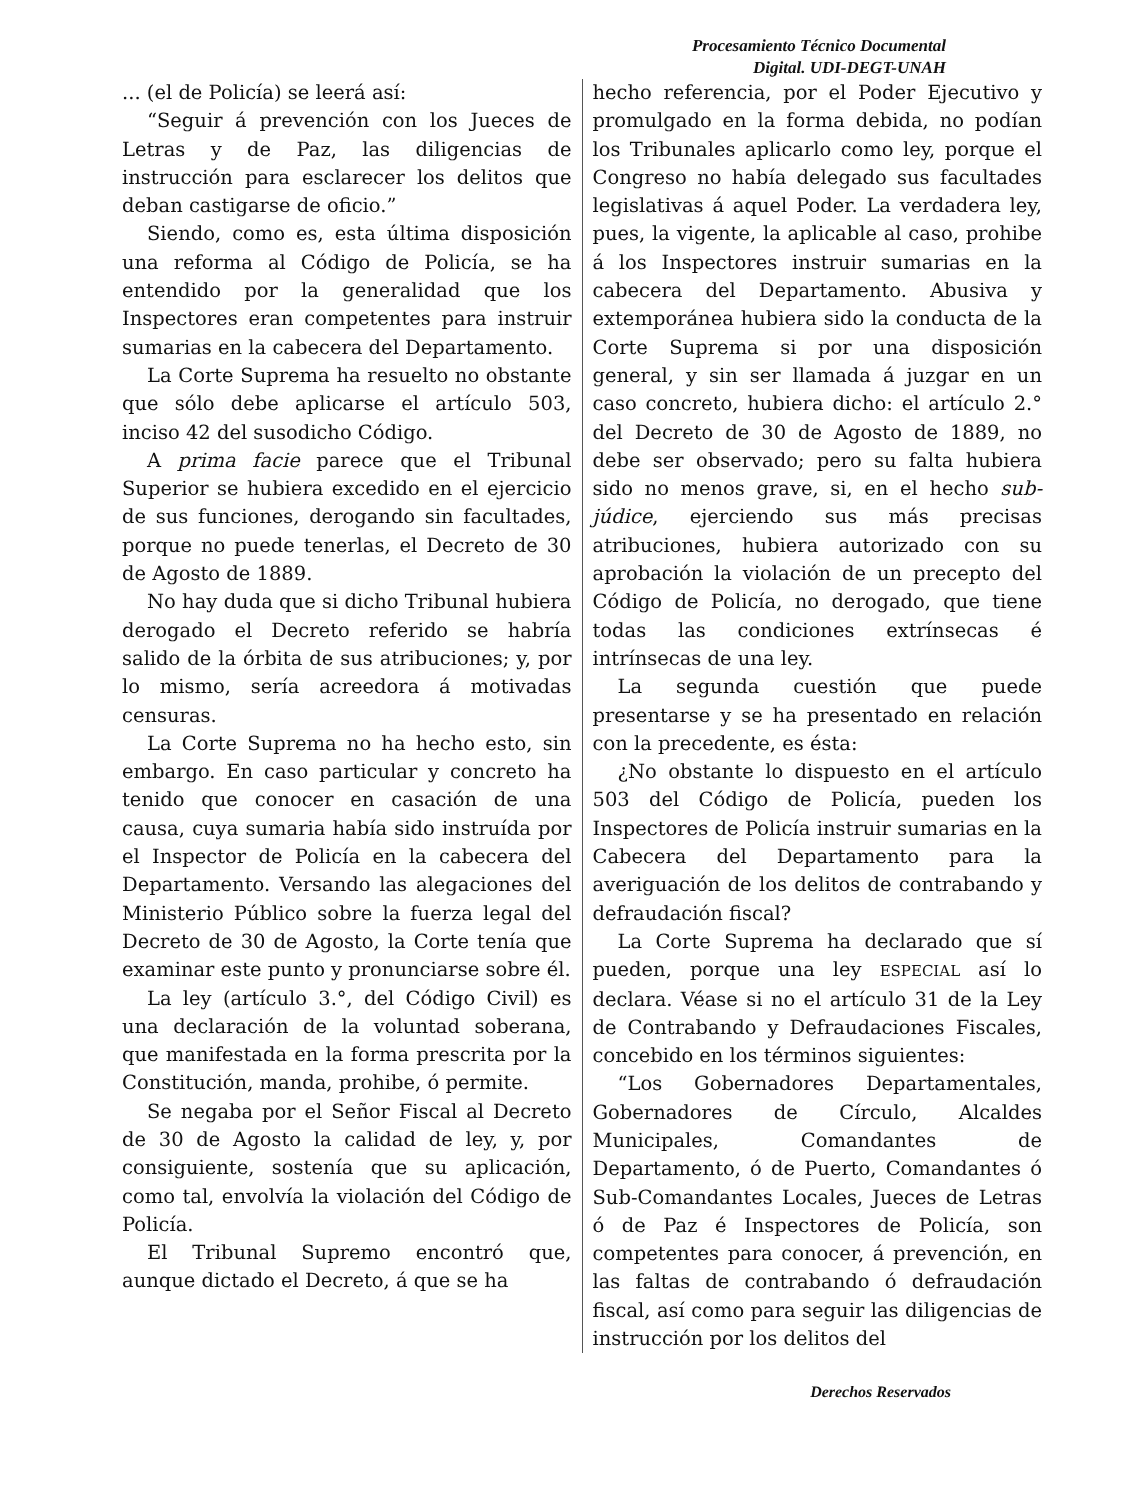Procesamiento Técnico Documental
Digital. UDI-DEGT-UNAH
... (el de Policía) se leerá así:
“Seguir á prevención con los Jueces de Letras y de Paz, las diligencias de instrucción para esclarecer los delitos que deban castigarse de oficio.”
Siendo, como es, esta última disposición una reforma al Código de Policía, se ha entendido por la generalidad que los Inspectores eran competentes para instruir sumarias en la cabecera del Departamento.
La Corte Suprema ha resuelto no obstante que sólo debe aplicarse el artículo 503, inciso 42 del susodicho Código.
A prima facie parece que el Tribunal Superior se hubiera excedido en el ejercicio de sus funciones, derogando sin facultades, porque no puede tenerlas, el Decreto de 30 de Agosto de 1889.
No hay duda que si dicho Tribunal hubiera derogado el Decreto referido se habría salido de la órbita de sus atribuciones; y, por lo mismo, sería acreedora á motivadas censuras.
La Corte Suprema no ha hecho esto, sin embargo. En caso particular y concreto ha tenido que conocer en casación de una causa, cuya sumaria había sido instruída por el Inspector de Policía en la cabecera del Departamento. Versando las alegaciones del Ministerio Público sobre la fuerza legal del Decreto de 30 de Agosto, la Corte tenía que examinar este punto y pronunciarse sobre él.
La ley (artículo 3.°, del Código Civil) es una declaración de la voluntad soberana, que manifestada en la forma prescrita por la Constitución, manda, prohibe, ó permite.
Se negaba por el Señor Fiscal al Decreto de 30 de Agosto la calidad de ley, y, por consiguiente, sostenía que su aplicación, como tal, envolvía la violación del Código de Policía.
El Tribunal Supremo encontró que, aunque dictado el Decreto, á que se ha
hecho referencia, por el Poder Ejecutivo y promulgado en la forma debida, no podían los Tribunales aplicarlo como ley, porque el Congreso no había delegado sus facultades legislativas á aquel Poder. La verdadera ley, pues, la vigente, la aplicable al caso, prohibe á los Inspectores instruir sumarias en la cabecera del Departamento. Abusiva y extemporánea hubiera sido la conducta de la Corte Suprema si por una disposición general, y sin ser llamada á juzgar en un caso concreto, hubiera dicho: el artículo 2.° del Decreto de 30 de Agosto de 1889, no debe ser observado; pero su falta hubiera sido no menos grave, si, en el hecho sub-júdice, ejerciendo sus más precisas atribuciones, hubiera autorizado con su aprobación la violación de un precepto del Código de Policía, no derogado, que tiene todas las condiciones extrínsecas é intrínsecas de una ley.
La segunda cuestión que puede presentarse y se ha presentado en relación con la precedente, es ésta:
¿No obstante lo dispuesto en el artículo 503 del Código de Policía, pueden los Inspectores de Policía instruir sumarias en la Cabecera del Departamento para la averiguación de los delitos de contrabando y defraudación fiscal?
La Corte Suprema ha declarado que sí pueden, porque una ley ESPECIAL así lo declara. Véase si no el artículo 31 de la Ley de Contrabando y Defraudaciones Fiscales, concebido en los términos siguientes:
“Los Gobernadores Departamentales, Gobernadores de Círculo, Alcaldes Municipales, Comandantes de Departamento, ó de Puerto, Comandantes ó Sub-Comandantes Locales, Jueces de Letras ó de Paz é Inspectores de Policía, son competentes para conocer, á prevención, en las faltas de contrabando ó defraudación fiscal, así como para seguir las diligencias de instrucción por los delitos del
Derechos Reservados